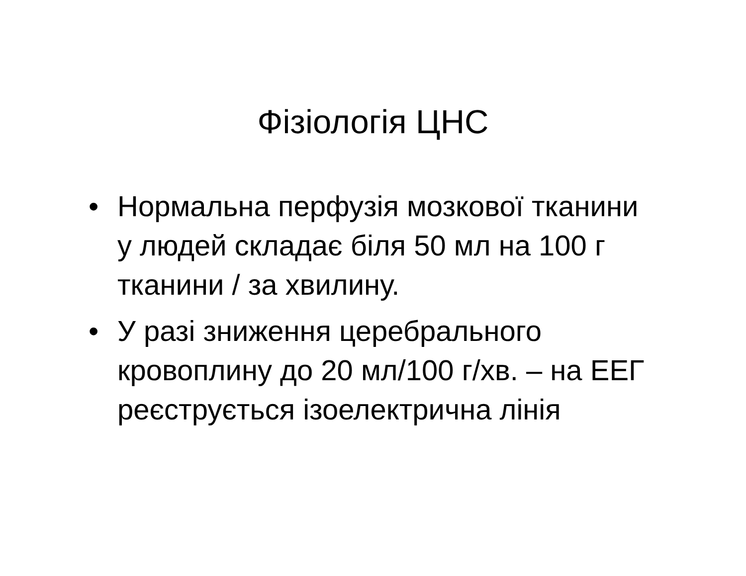Фізіологія ЦНС
• Нормальна перфузія мозкової тканини у людей складає біля 50 мл на 100 г тканини / за хвилину.
• У разі зниження церебрального кровоплину до 20 мл/100 г/хв. – на ЕЕГ реєструється ізоелектрична лінія